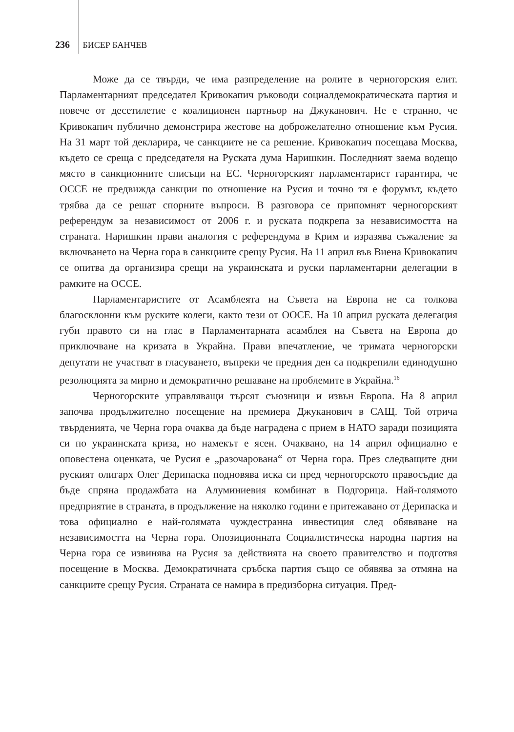236 БИСЕР БАНЧЕВ
Може да се твърди, че има разпределение на ролите в черногорския елит. Парламентарният председател Кривокапич ръководи социалдемократическата партия и повече от десетилетие е коалиционен партньор на Джуканович. Не е странно, че Кривокапич публично демонстрира жестове на доброжелателно отношение към Русия. На 31 март той декларира, че санкциите не са решение. Кривокапич посещава Москва, където се среща с председателя на Руската дума Наришкин. Последният заема водещо място в санкционните списъци на ЕС. Черногорският парламентарист гарантира, че ОССЕ не предвижда санкции по отношение на Русия и точно тя е форумът, където трябва да се решат спорните въпроси. В разговора се припомнят черногорският референдум за независимост от 2006 г. и руската подкрепа за независимостта на страната. Наришкин прави аналогия с референдума в Крим и изразява съжаление за включването на Черна гора в санкциите срещу Русия. На 11 април във Виена Кривокапич се опитва да организира срещи на украинската и руски парламентарни делегации в рамките на ОССЕ.
Парламентаристите от Асамблеята на Съвета на Европа не са толкова благосклонни към руските колеги, както тези от ООСЕ. На 10 април руската делегация губи правото си на глас в Парламентарната асамблея на Съвета на Европа до приключване на кризата в Украйна. Прави впечатление, че тримата черногорски депутати не участват в гласуването, въпреки че предния ден са подкрепили единодушно резолюцията за мирно и демократично решаване на проблемите в Украйна.<sup>16</sup>
Черногорските управляващи търсят съюзници и извън Европа. На 8 април започва продължително посещение на премиера Джуканович в САЩ. Той отрича твърденията, че Черна гора очаква да бъде наградена с прием в НАТО заради позицията си по украинската криза, но намекът е ясен. Очаквано, на 14 април официално е оповестена оценката, че Русия е „разочарована“ от Черна гора. През следващите дни руският олигарх Олег Дерипаска подновява иска си пред черногорското правосъдие да бъде спряна продажбата на Алуминиевия комбинат в Подгорица. Най-голямото предприятие в страната, в продължение на няколко години е притежавано от Дерипаска и това официално е най-голямата чуждестранна инвестиция след обявяване на независимостта на Черна гора. Опозиционната Социалистическа народна партия на Черна гора се извинява на Русия за действията на своето правителство и подготвя посещение в Москва. Демократичната сръбска партия също се обявява за отмяна на санкциите срещу Русия. Страната се намира в предизборна ситуация. Пред-